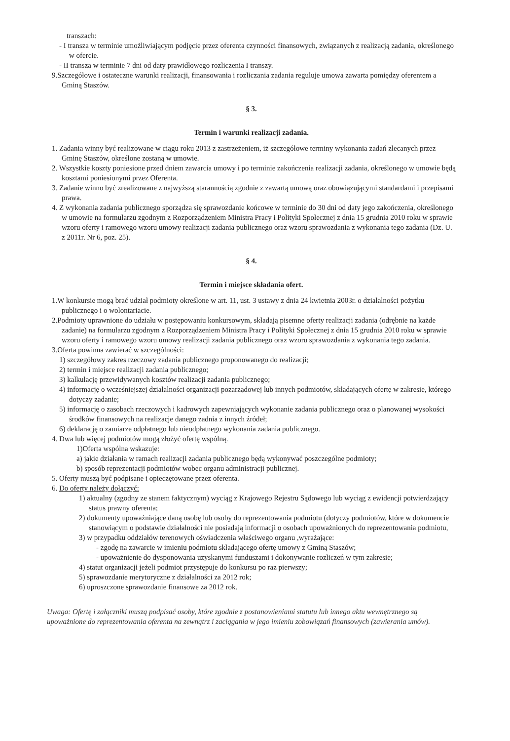transzach:
- I transza w terminie umożliwiającym podjęcie przez oferenta czynności finansowych, związanych z realizacją zadania, określonego w ofercie.
- II transza w terminie 7 dni od daty prawidłowego rozliczenia I transzy.
9.Szczegółowe i ostateczne warunki realizacji, finansowania i rozliczania zadania reguluje umowa zawarta pomiędzy oferentem a Gminą Staszów.
§ 3.
Termin i warunki realizacji zadania.
1. Zadania winny być realizowane w ciągu roku 2013 z zastrzeżeniem, iż szczegółowe terminy wykonania zadań zlecanych przez Gminę Staszów, określone zostaną w umowie.
2. Wszystkie koszty poniesione przed dniem zawarcia umowy i po terminie zakończenia realizacji zadania, określonego w umowie będą kosztami poniesionymi przez Oferenta.
3. Zadanie winno być zrealizowane z najwyższą starannością zgodnie z zawartą umową oraz obowiązującymi standardami i przepisami prawa.
4. Z wykonania zadania publicznego sporządza się sprawozdanie końcowe w terminie do 30 dni od daty jego zakończenia, określonego w umowie na formularzu zgodnym z Rozporządzeniem Ministra Pracy i Polityki Społecznej z dnia 15 grudnia 2010 roku w sprawie wzoru oferty i ramowego wzoru umowy realizacji zadania publicznego oraz wzoru sprawozdania z wykonania tego zadania (Dz. U. z 2011r. Nr 6, poz. 25).
§ 4.
Termin i miejsce składania ofert.
1.W konkursie mogą brać udział podmioty określone w art. 11, ust. 3 ustawy z dnia 24 kwietnia 2003r. o działalności pożytku publicznego i o wolontariacie.
2.Podmioty uprawnione do udziału w postępowaniu konkursowym, składają pisemne oferty realizacji zadania (odrębnie na każde zadanie) na formularzu zgodnym z Rozporządzeniem Ministra Pracy i Polityki Społecznej z dnia 15 grudnia 2010 roku w sprawie wzoru oferty i ramowego wzoru umowy realizacji zadania publicznego oraz wzoru sprawozdania z wykonania tego zadania.
3.Oferta powinna zawierać w szczególności:
1) szczegółowy zakres rzeczowy zadania publicznego proponowanego do realizacji;
2) termin i miejsce realizacji zadania publicznego;
3) kalkulację przewidywanych kosztów realizacji zadania publicznego;
4) informację o wcześniejszej działalności organizacji pozarządowej lub innych podmiotów, składających ofertę w zakresie, którego dotyczy zadanie;
5) informację o zasobach rzeczowych i kadrowych zapewniających wykonanie zadania publicznego oraz o planowanej wysokości środków finansowych na realizacje danego zadnia z innych źródeł;
6) deklarację o zamiarze odpłatnego lub nieodpłatnego wykonania zadania publicznego.
4. Dwa lub więcej podmiotów mogą złożyć ofertę wspólną.
1)Oferta wspólna wskazuje:
a) jakie działania w ramach realizacji zadania publicznego będą wykonywać poszczególne podmioty;
b) sposób reprezentacji podmiotów wobec organu administracji publicznej.
5. Oferty muszą być podpisane i opieczętowane przez oferenta.
6. Do oferty należy dołączyć:
1) aktualny (zgodny ze stanem faktycznym) wyciąg z Krajowego Rejestru Sądowego lub wyciąg z ewidencji potwierdzający status prawny oferenta;
2) dokumenty upoważniające daną osobę lub osoby do reprezentowania podmiotu (dotyczy podmiotów, które w dokumencie stanowiącym o podstawie działalności nie posiadają informacji o osobach upoważnionych do reprezentowania podmiotu,
3) w przypadku oddziałów terenowych oświadczenia właściwego organu ,wyrażające:
- zgodę na zawarcie w imieniu podmiotu składającego ofertę umowy z Gminą Staszów;
- upoważnienie do dysponowania uzyskanymi funduszami i dokonywanie rozliczeń w tym zakresie;
4) statut organizacji jeżeli podmiot przystępuje do konkursu po raz pierwszy;
5) sprawozdanie merytoryczne z działalności za 2012 rok;
6) uproszczone sprawozdanie finansowe za 2012 rok.
Uwaga: Ofertę i załączniki muszą podpisać osoby, które zgodnie z postanowieniami statutu lub innego aktu wewnętrznego są upoważnione do reprezentowania oferenta na zewnątrz i zaciągania w jego imieniu zobowiązań finansowych (zawierania umów).